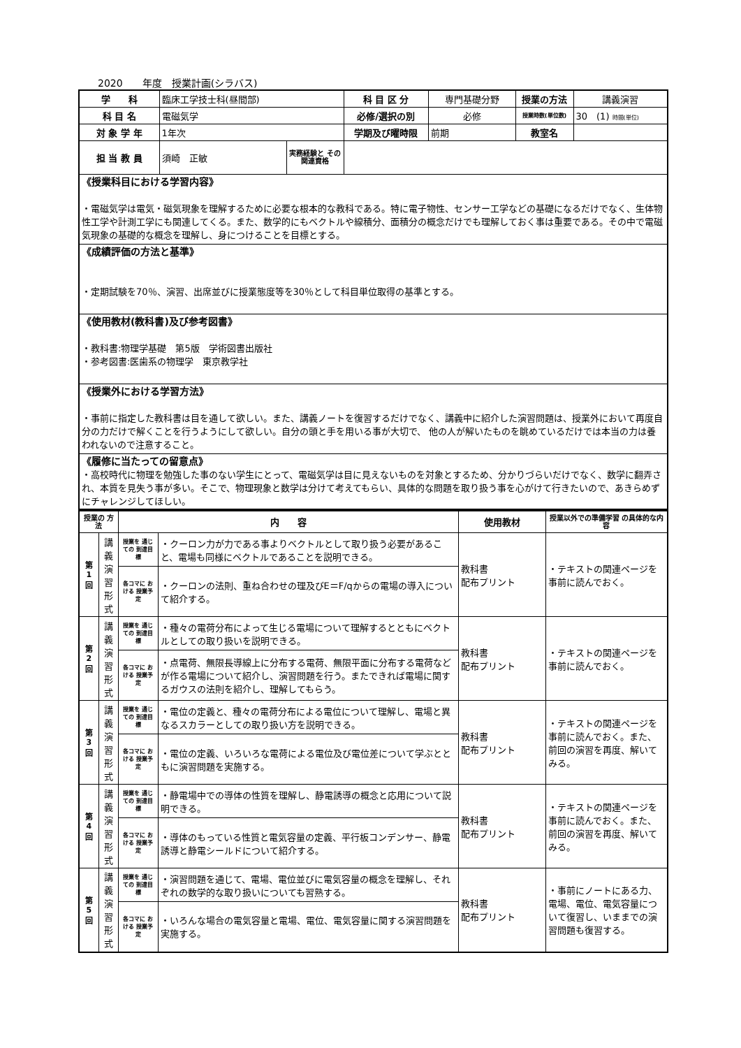2020　　年度　授業計画(シラバス)
| 学 科 | 臨床工学技士科(昼間部) | | 科 目 区 分 | 専門基礎分野 | 授業の方法 | 講義演習 |
| 科 目 名 | 電磁気学 | | 必修/選択の別 | 必修 | 授業時数(単位数) | 30 (1) 時間(単位) |
| 対 象 学 年 | 1年次 | | 学期及び曜時限 | 前期 | 教室名 | |
| 担 当 教 員 | 須崎 正敏 | 実務経験と その関連資格 | | | | |
| 《授業科目における学習内容》 ・電磁気学は電気・磁気現象を理解するために必要な根本的な教科である。特に電子物性、センサー工学などの基礎になるだけでなく、生体物性工学や計測工学にも関連してくる。また、数学的にもベクトルや線積分、面積分の概念だけでも理解しておく事は重要である。その中で電磁気現象の基礎的な概念を理解し、身につけることを目標とする。 | | | | | | |
| 《成績評価の方法と基準》 ・定期試験を70％、演習、出席並びに授業態度等を30％として科目単位取得の基準とする。 | | | | | | |
| 《使用教材(教科書)及び参考図書》 ・教科書:物理学基礎 第5版 学術図書出版社 ・参考図書:医歯系の物理学 東京教学社 | | | | | | |
| 《授業外における学習方法》 ・事前に指定した教科書は目を通して欲しい。また、講義ノートを復習するだけでなく、講義中に紹介した演習問題は、授業外において再度自分の力だけで解くことを行うようにして欲しい。自分の頭と手を用いる事が大切で、 他の人が解いたものを眺めているだけでは本当の力は養われないので注意すること。 | | | | | | |
| 《履修に当たっての留意点》 ・高校時代に物理を勉強した事のない学生にとって、電磁気学は目に見えないものを対象とするため、分かりづらいだけでなく、数学に翻弄され、本質を見失う事が多い。そこで、物理現象と数学は分けて考えてもらい、具体的な問題を取り扱う事を心がけて行きたいので、あきらめずにチャレンジしてほしい。 | | | | | | |
| 授業の 方法 | | 内 容 | | 使用教材 | 授業以外での準備学習 の具体的な内容 |
| 第 1 回 | 講 義 演 習 形 式 | 授業を 通じての 到達目標 | ・クーロン力が力である事よりベクトルとして取り扱う必要があること、電場も同様にベクトルであることを説明できる。 | 教科書 配布プリント | ・テキストの関連ページを事前に読んでおく。 |
| | | 各コマに おける 授業予定 | ・クーロンの法則、重ね合わせの理及びE＝F/qからの電場の導入について紹介する。 | | |
| 第 2 回 | 講 義 演 習 形 式 | 授業を 通じての 到達目標 | ・種々の電荷分布によって生じる電場について理解するとともにベクトルとしての取り扱いを説明できる。 | 教科書 配布プリント | ・テキストの関連ページを事前に読んでおく。 |
| | | 各コマに おける 授業予定 | ・点電荷、無限長導線上に分布する電荷、無限平面に分布する電荷などが作る電場について紹介し、演習問題を行う。またできれば電場に関するガウスの法則を紹介し、理解してもらう。 | | |
| 第 3 回 | 講 義 演 習 形 式 | 授業を 通じての 到達目標 | ・電位の定義と、種々の電荷分布による電位について理解し、電場と異なるスカラーとしての取り扱い方を説明できる。 | 教科書 配布プリント | ・テキストの関連ページを事前に読んでおく。また、前回の演習を再度、解いてみる。 |
| | | 各コマに おける 授業予定 | ・電位の定義、いろいろな電荷による電位及び電位差について学ぶとともに演習問題を実施する。 | | |
| 第 4 回 | 講 義 演 習 形 式 | 授業を 通じての 到達目標 | ・静電場中での導体の性質を理解し、静電誘導の概念と応用について説明できる。 | 教科書 配布プリント | ・テキストの関連ページを事前に読んでおく。また、前回の演習を再度、解いてみる。 |
| | | 各コマに おける 授業予定 | ・導体のもっている性質と電気容量の定義、平行板コンデンサー、静電誘導と静電シールドについて紹介する。 | | |
| 第 5 回 | 講 義 演 習 形 式 | 授業を 通じての 到達目標 | ・演習問題を通じて、電場、電位並びに電気容量の概念を理解し、それぞれの数学的な取り扱いについても習熟する。 | 教科書 配布プリント | ・事前にノートにある力、電場、電位、電気容量について復習し、いままでの演習問題も復習する。 |
| | | 各コマに おける 授業予定 | ・いろんな場合の電気容量と電場、電位、電気容量に関する演習問題を実施する。 | | |